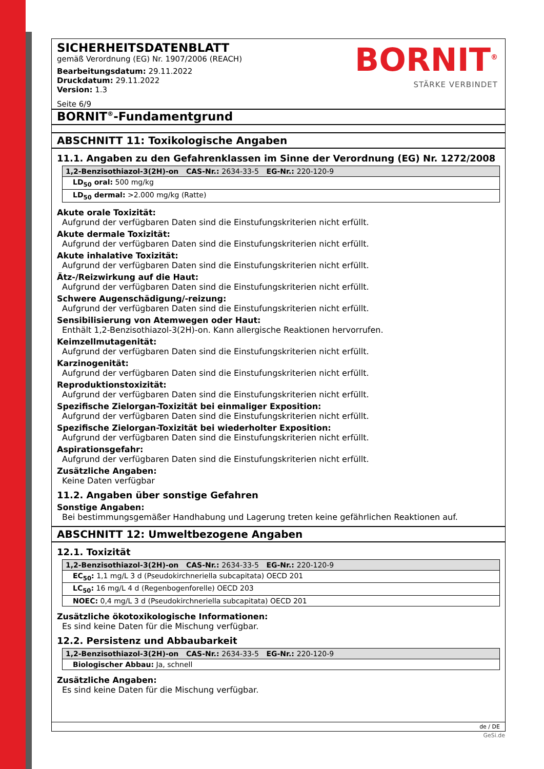BORNIT<sup>®</sup>
STÄRKE VERBINDET
SICHERHEITSDATENBLATT
gemäß Verordnung (EG) Nr. 1907/2006 (REACH)
Bearbeitungsdatum: 29.11.2022
Druckdatum: 29.11.2022
Version: 1.3
Seite 6/9
BORNIT<sup>®</sup>-Fundamentgrund
ABSCHNITT 11: Toxikologische Angaben
11.1. Angaben zu den Gefahrenklassen im Sinne der Verordnung (EG) Nr. 1272/2008
| 1,2-Benzisothiazol-3(2H)-on CAS-Nr.: 2634-33-5 EG-Nr.: 220-120-9 |
| --- |
| LD<sub>50</sub> oral: 500 mg/kg |
| LD<sub>50</sub> dermal: >2.000 mg/kg (Ratte) |
Akute orale Toxizität:
Aufgrund der verfügbaren Daten sind die Einstufungskriterien nicht erfüllt.
Akute dermale Toxizität:
Aufgrund der verfügbaren Daten sind die Einstufungskriterien nicht erfüllt.
Akute inhalative Toxizität:
Aufgrund der verfügbaren Daten sind die Einstufungskriterien nicht erfüllt.
Ätz-/Reizwirkung auf die Haut:
Aufgrund der verfügbaren Daten sind die Einstufungskriterien nicht erfüllt.
Schwere Augenschädigung/-reizung:
Aufgrund der verfügbaren Daten sind die Einstufungskriterien nicht erfüllt.
Sensibilisierung von Atemwegen oder Haut:
Enthält 1,2-Benzisothiazol-3(2H)-on. Kann allergische Reaktionen hervorrufen.
Keimzellmutagenität:
Aufgrund der verfügbaren Daten sind die Einstufungskriterien nicht erfüllt.
Karzinogenität:
Aufgrund der verfügbaren Daten sind die Einstufungskriterien nicht erfüllt.
Reproduktionstoxizität:
Aufgrund der verfügbaren Daten sind die Einstufungskriterien nicht erfüllt.
Spezifische Zielorgan-Toxizität bei einmaliger Exposition:
Aufgrund der verfügbaren Daten sind die Einstufungskriterien nicht erfüllt.
Spezifische Zielorgan-Toxizität bei wiederholter Exposition:
Aufgrund der verfügbaren Daten sind die Einstufungskriterien nicht erfüllt.
Aspirationsgefahr:
Aufgrund der verfügbaren Daten sind die Einstufungskriterien nicht erfüllt.
Zusätzliche Angaben:
Keine Daten verfügbar
11.2. Angaben über sonstige Gefahren
Sonstige Angaben:
Bei bestimmungsgemäßer Handhabung und Lagerung treten keine gefährlichen Reaktionen auf.
ABSCHNITT 12: Umweltbezogene Angaben
12.1. Toxizität
| 1,2-Benzisothiazol-3(2H)-on CAS-Nr.: 2634-33-5 EG-Nr.: 220-120-9 |
| --- |
| EC<sub>50</sub>: 1,1 mg/L 3 d (Pseudokirchneriella subcapitata) OECD 201 |
| LC<sub>50</sub>: 16 mg/L 4 d (Regenbogenforelle) OECD 203 |
| NOEC: 0,4 mg/L 3 d (Pseudokirchneriella subcapitata) OECD 201 |
Zusätzliche ökotoxikologische Informationen:
Es sind keine Daten für die Mischung verfügbar.
12.2. Persistenz und Abbaubarkeit
| 1,2-Benzisothiazol-3(2H)-on CAS-Nr.: 2634-33-5 EG-Nr.: 220-120-9 |
| --- |
| Biologischer Abbau: Ja, schnell |
Zusätzliche Angaben:
Es sind keine Daten für die Mischung verfügbar.
de / DE
GeSi.de